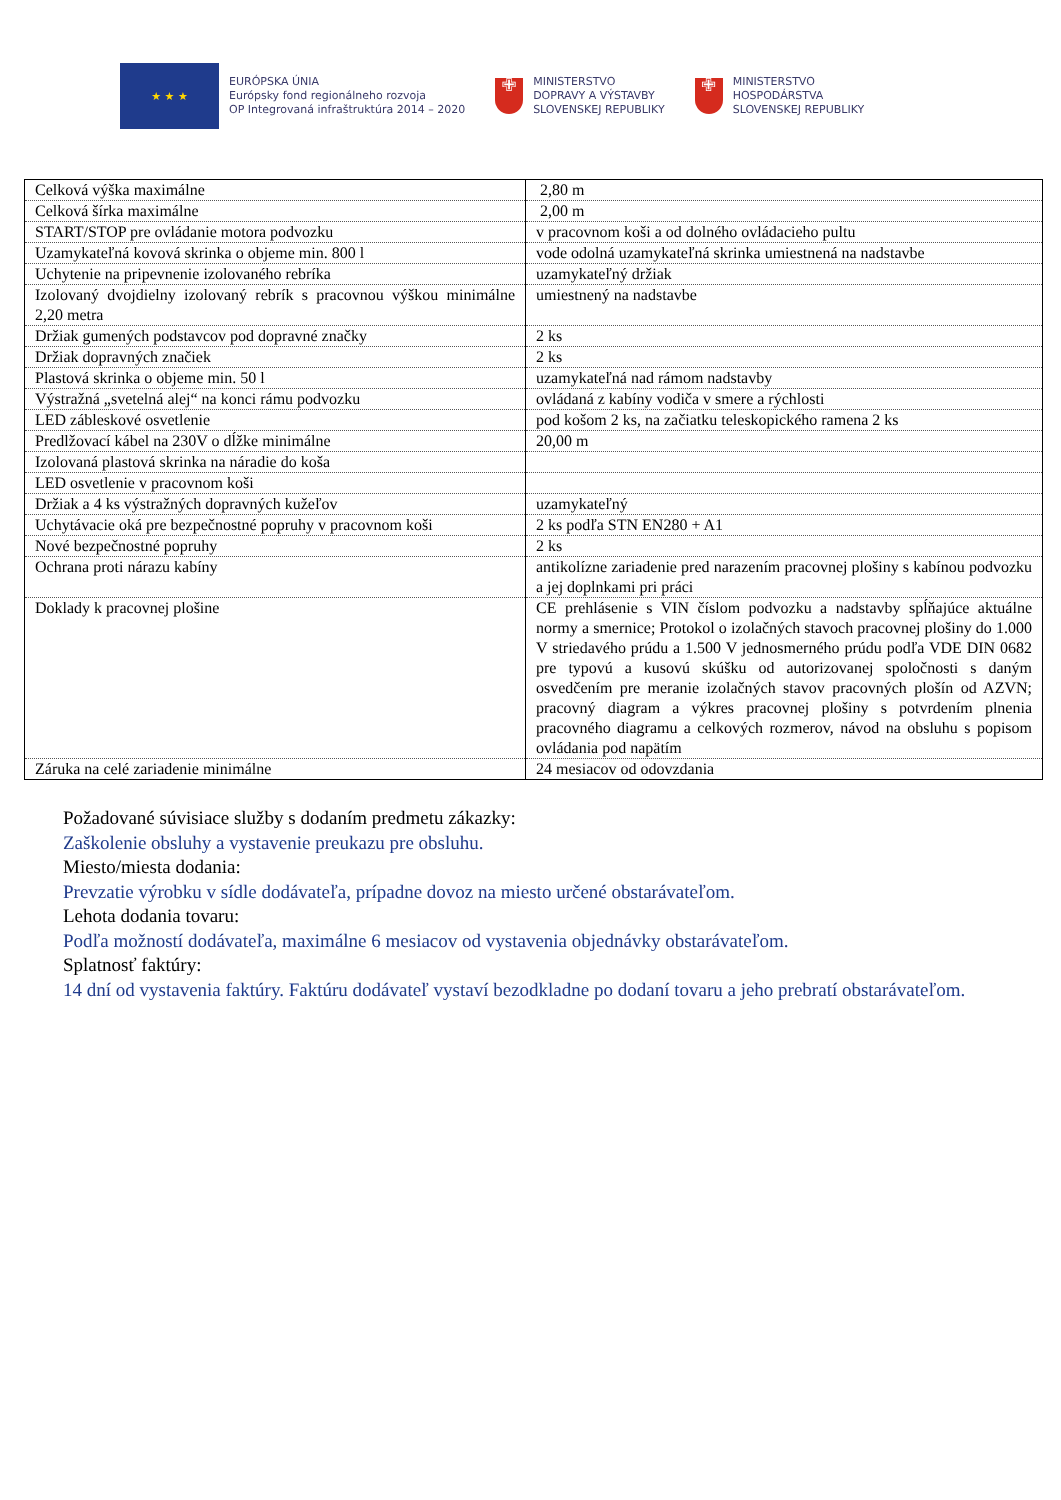★ ★ ★
EURÓPSKA ÚNIA
Európsky fond regionálneho rozvoja
OP Integrovaná infraštruktúra 2014 – 2020
✙
MINISTERSTVO
DOPRAVY A VÝSTAVBY
SLOVENSKEJ REPUBLIKY
✙
MINISTERSTVO
HOSPODÁRSTVA
SLOVENSKEJ REPUBLIKY
| Celková výška maximálne | 2,80 m |
| Celková šírka maximálne | 2,00 m |
| START/STOP pre ovládanie motora podvozku | v pracovnom koši a od dolného ovládacieho pultu |
| Uzamykateľná kovová skrinka o objeme min. 800 l | vode odolná uzamykateľná skrinka umiestnená na nadstavbe |
| Uchytenie na pripevnenie izolovaného rebríka | uzamykateľný držiak |
| Izolovaný dvojdielny izolovaný rebrík s pracovnou výškou minimálne 2,20 metra | umiestnený na nadstavbe |
| Držiak gumených podstavcov pod dopravné značky | 2 ks |
| Držiak dopravných značiek | 2 ks |
| Plastová skrinka o objeme min. 50 l | uzamykateľná nad rámom nadstavby |
| Výstražná „svetelná alej“ na konci rámu podvozku | ovládaná z kabíny vodiča v smere a rýchlosti |
| LED zábleskové osvetlenie | pod košom 2 ks, na začiatku teleskopického ramena 2 ks |
| Predlžovací kábel na 230V o dĺžke minimálne | 20,00 m |
| Izolovaná plastová skrinka na náradie do koša | |
| LED osvetlenie v pracovnom koši | |
| Držiak a 4 ks výstražných dopravných kužeľov | uzamykateľný |
| Uchytávacie oká pre bezpečnostné popruhy v pracovnom koši | 2 ks podľa STN EN280 + A1 |
| Nové bezpečnostné popruhy | 2 ks |
| Ochrana proti nárazu kabíny | antikolízne zariadenie pred narazením pracovnej plošiny s kabínou podvozku a jej doplnkami pri práci |
| Doklady k pracovnej plošine | CE prehlásenie s VIN číslom podvozku a nadstavby spĺňajúce aktuálne normy a smernice; Protokol o izolačných stavoch pracovnej plošiny do 1.000 V striedavého prúdu a 1.500 V jednosmerného prúdu podľa VDE DIN 0682 pre typovú a kusovú skúšku od autorizovanej spoločnosti s daným osvedčením pre meranie izolačných stavov pracovných plošín od AZVN; pracovný diagram a výkres pracovnej plošiny s potvrdením plnenia pracovného diagramu a celkových rozmerov, návod na obsluhu s popisom ovládania pod napätím |
| Záruka na celé zariadenie minimálne | 24 mesiacov od odovzdania |
Požadované súvisiace služby s dodaním predmetu zákazky:
Zaškolenie obsluhy a vystavenie preukazu pre obsluhu.
Miesto/miesta dodania:
Prevzatie výrobku v sídle dodávateľa, prípadne dovoz na miesto určené obstarávateľom.
Lehota dodania tovaru:
Podľa možností dodávateľa, maximálne 6 mesiacov od vystavenia objednávky obstarávateľom.
Splatnosť faktúry:
14 dní od vystavenia faktúry. Faktúru dodávateľ vystaví bezodkladne po dodaní tovaru a jeho prebratí obstarávateľom.